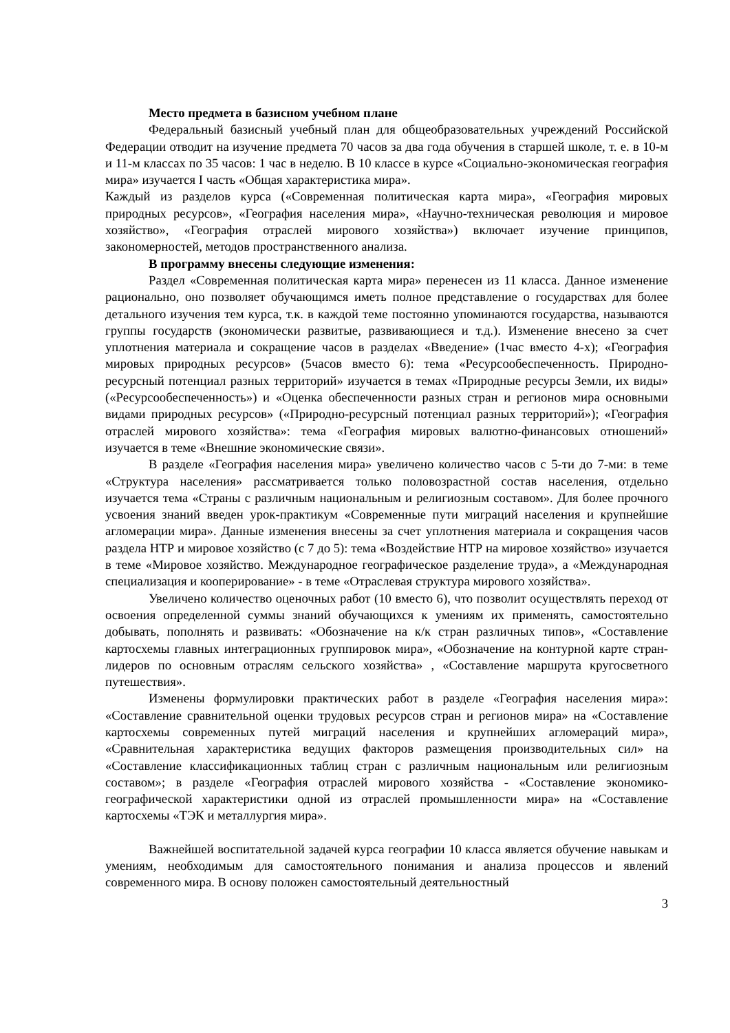Место предмета в базисном учебном плане
Федеральный базисный учебный план для общеобразовательных учреждений Российской Федерации отводит на изучение предмета 70 часов за два года обучения в старшей школе, т. е. в 10-м и 11-м классах по 35 часов: 1 час в неделю. В 10 классе в курсе «Социально-экономическая география мира» изучается I часть «Общая характеристика мира».
Каждый из разделов курса («Современная политическая карта мира», «География мировых природных ресурсов», «География населения мира», «Научно-техническая революция и мировое хозяйство», «География отраслей мирового хозяйства») включает изучение принципов, закономерностей, методов пространственного анализа.
В программу внесены следующие изменения:
Раздел «Современная политическая карта мира» перенесен из 11 класса. Данное изменение рационально, оно позволяет обучающимся иметь полное представление о государствах для более детального изучения тем курса, т.к. в каждой теме постоянно упоминаются государства, называются группы государств (экономически развитые, развивающиеся и т.д.). Изменение внесено за счет уплотнения материала и сокращение часов в разделах «Введение» (1час вместо 4-х); «География мировых природных ресурсов» (5часов вместо 6): тема «Ресурсообеспеченность. Природно-ресурсный потенциал разных территорий» изучается в темах «Природные ресурсы Земли, их виды» («Ресурсообеспеченность») и «Оценка обеспеченности разных стран и регионов мира основными видами природных ресурсов» («Природно-ресурсный потенциал разных территорий»); «География отраслей мирового хозяйства»: тема «География мировых валютно-финансовых отношений» изучается в теме «Внешние экономические связи».
В разделе «География населения мира» увеличено количество часов с 5-ти до 7-ми: в теме «Структура населения» рассматривается только половозрастной состав населения, отдельно изучается тема «Страны с различным национальным и религиозным составом». Для более прочного усвоения знаний введен урок-практикум «Современные пути миграций населения и крупнейшие агломерации мира». Данные изменения внесены за счет уплотнения материала и сокращения часов раздела НТР и мировое хозяйство (с 7 до 5): тема «Воздействие НТР на мировое хозяйство» изучается в теме «Мировое хозяйство. Международное географическое разделение труда», а «Международная специализация и кооперирование» - в теме «Отраслевая структура мирового хозяйства».
Увеличено количество оценочных работ (10 вместо 6), что позволит осуществлять переход от освоения определенной суммы знаний обучающихся к умениям их применять, самостоятельно добывать, пополнять и развивать: «Обозначение на к/к стран различных типов», «Составление картосхемы главных интеграционных группировок мира», «Обозначение на контурной карте стран-лидеров по основным отраслям сельского хозяйства» , «Составление маршрута кругосветного путешествия».
Изменены формулировки практических работ в разделе «География населения мира»: «Составление сравнительной оценки трудовых ресурсов стран и регионов мира» на «Составление картосхемы современных путей миграций населения и крупнейших агломераций мира», «Сравнительная характеристика ведущих факторов размещения производительных сил» на «Составление классификационных таблиц стран с различным национальным или религиозным составом»; в разделе «География отраслей мирового хозяйства - «Составление экономико-географической характеристики одной из отраслей промышленности мира» на «Составление картосхемы «ТЭК и металлургия мира».
Важнейшей воспитательной задачей курса географии 10 класса является обучение навыкам и умениям, необходимым для самостоятельного понимания и анализа процессов и явлений современного мира. В основу положен самостоятельный деятельностный
3